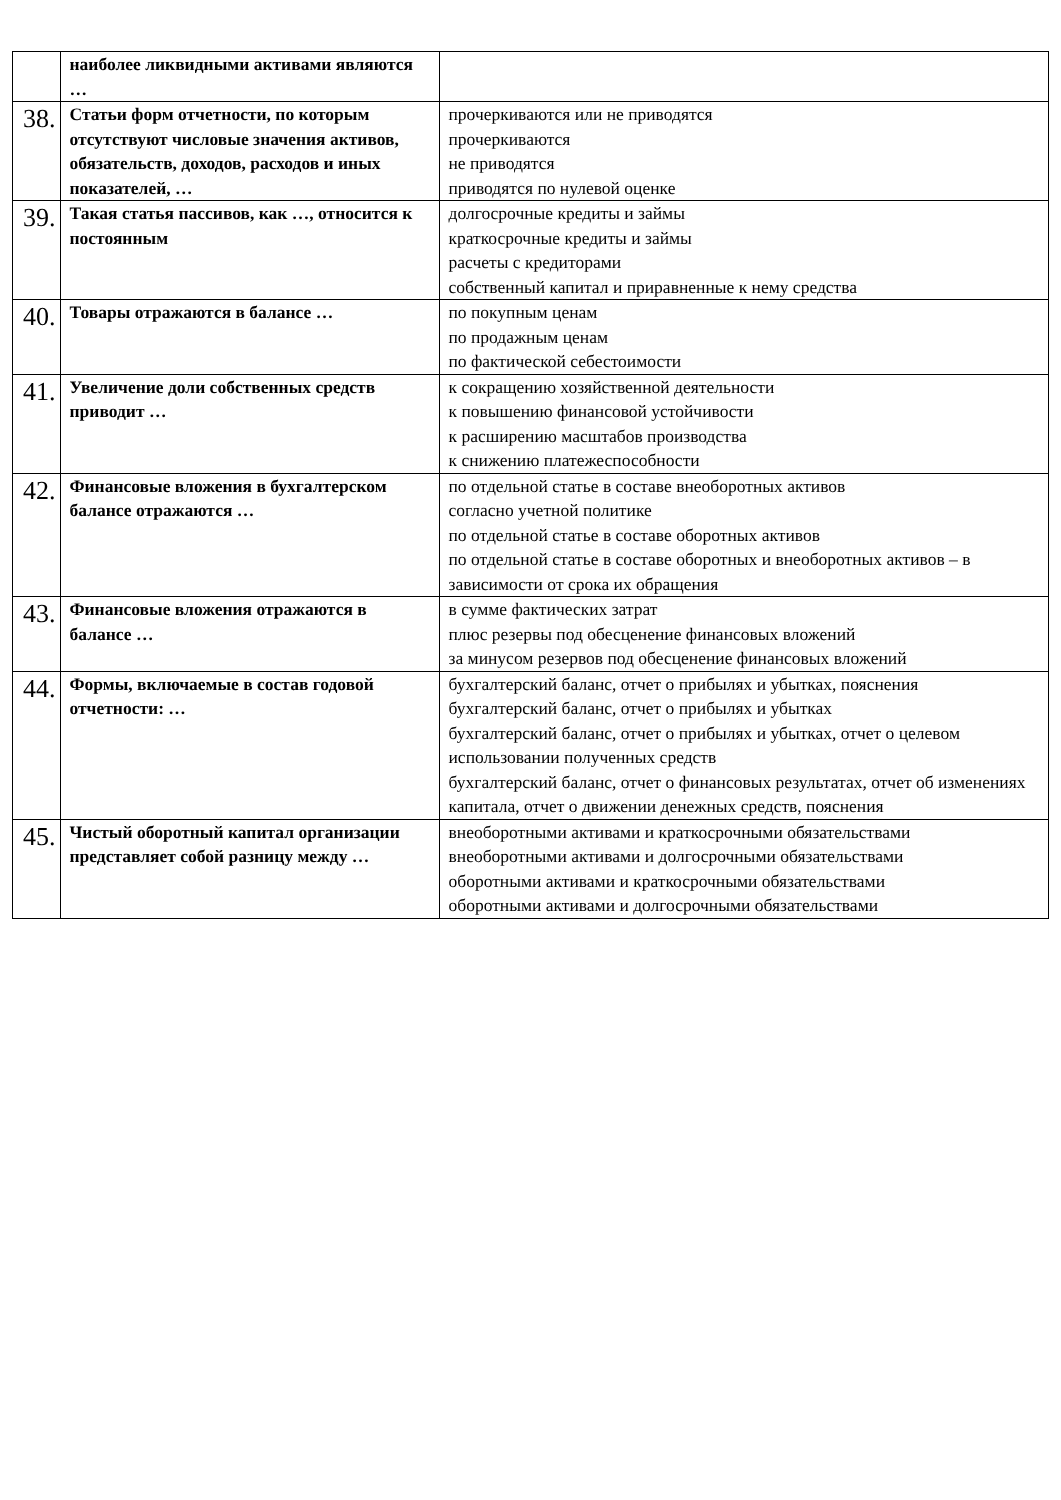| | наиболее ликвидными активами являются … | |
| 38. | Статьи форм отчетности, по которым отсутствуют числовые значения активов, обязательств, доходов, расходов и иных показателей, … | прочеркиваются или не приводятся прочеркиваются не приводятся приводятся по нулевой оценке |
| 39. | Такая статья пассивов, как …, относится к постоянным | долгосрочные кредиты и займы краткосрочные кредиты и займы расчеты с кредиторами собственный капитал и приравненные к нему средства |
| 40. | Товары отражаются в балансе … | по покупным ценам по продажным ценам по фактической себестоимости |
| 41. | Увеличение доли собственных средств приводит … | к сокращению хозяйственной деятельности к повышению финансовой устойчивости к расширению масштабов производства к снижению платежеспособности |
| 42. | Финансовые вложения в бухгалтерском балансе отражаются … | по отдельной статье в составе внеоборотных активов согласно учетной политике по отдельной статье в составе оборотных активов по отдельной статье в составе оборотных и внеоборотных активов – в зависимости от срока их обращения |
| 43. | Финансовые вложения отражаются в балансе … | в сумме фактических затрат плюс резервы под обесценение финансовых вложений за минусом резервов под обесценение финансовых вложений |
| 44. | Формы, включаемые в состав годовой отчетности: … | бухгалтерский баланс, отчет о прибылях и убытках, пояснения бухгалтерский баланс, отчет о прибылях и убытках бухгалтерский баланс, отчет о прибылях и убытках, отчет о целевом использовании полученных средств бухгалтерский баланс, отчет о финансовых результатах, отчет об изменениях капитала, отчет о движении денежных средств, пояснения |
| 45. | Чистый оборотный капитал организации представляет собой разницу между … | внеоборотными активами и краткосрочными обязательствами внеоборотными активами и долгосрочными обязательствами оборотными активами и краткосрочными обязательствами оборотными активами и долгосрочными обязательствами |